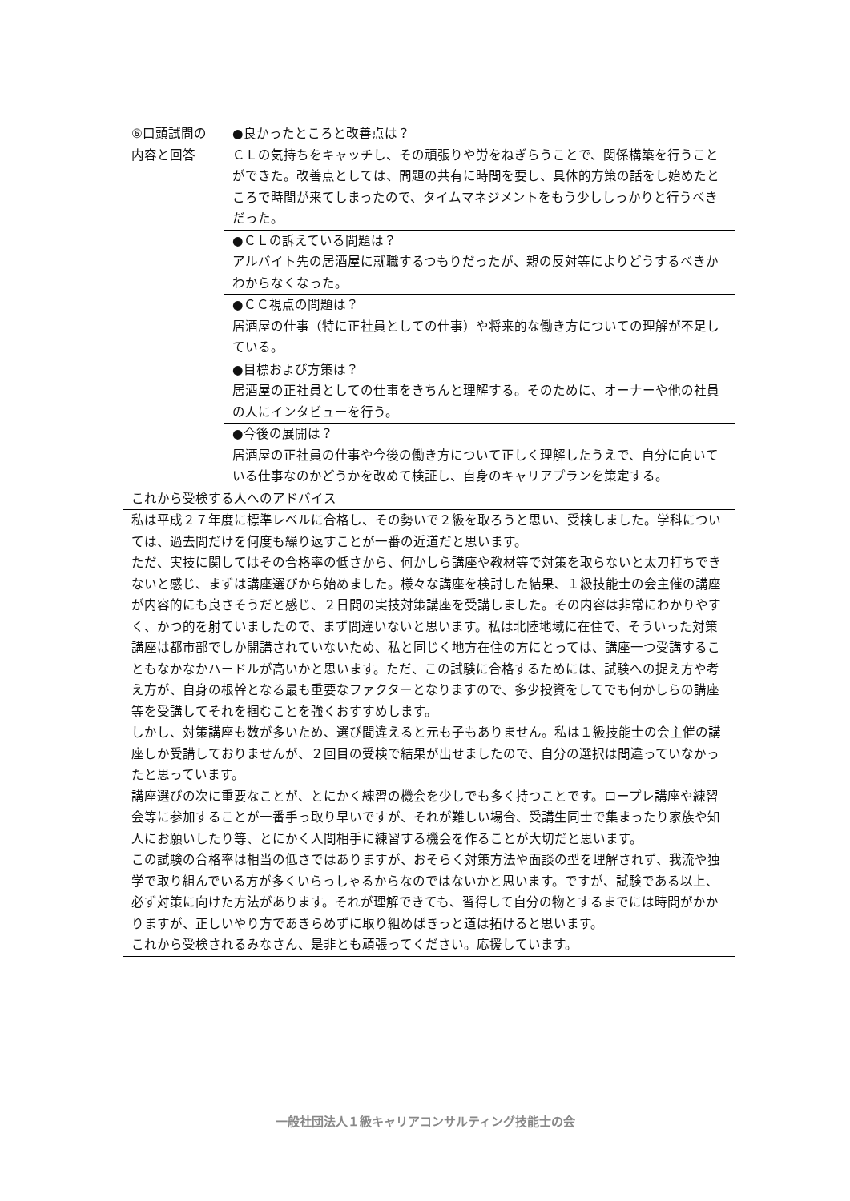| ⑥口頭試問の内容と回答 | ●良かったところと改善点は？ ＣＬの気持ちをキャッチし、その頑張りや労をねぎらうことで、関係構築を行うことができた。改善点としては、問題の共有に時間を要し、具体的方策の話をし始めたところで時間が来てしまったので、タイムマネジメントをもう少ししっかりと行うべきだった。 |
| | ●ＣＬの訴えている問題は？ アルバイト先の居酒屋に就職するつもりだったが、親の反対等によりどうするべきかわからなくなった。 |
| | ●ＣＣ視点の問題は？ 居酒屋の仕事（特に正社員としての仕事）や将来的な働き方についての理解が不足している。 |
| | ●目標および方策は？ 居酒屋の正社員としての仕事をきちんと理解する。そのために、オーナーや他の社員の人にインタビューを行う。 |
| | ●今後の展開は？ 居酒屋の正社員の仕事や今後の働き方について正しく理解したうえで、自分に向いている仕事なのかどうかを改めて検証し、自身のキャリアプランを策定する。 |
| これから受検する人へのアドバイス | |
| 私は平成２７年度に標準レベルに合格し、その勢いで２級を取ろうと思い、受検しました。学科については、過去問だけを何度も繰り返すことが一番の近道だと思います。 ただ、実技に関してはその合格率の低さから、何かしら講座や教材等で対策を取らないと太刀打ちできないと感じ、まずは講座選びから始めました。様々な講座を検討した結果、１級技能士の会主催の講座が内容的にも良さそうだと感じ、２日間の実技対策講座を受講しました。その内容は非常にわかりやすく、かつ的を射ていましたので、まず間違いないと思います。私は北陸地域に在住で、そういった対策講座は都市部でしか開講されていないため、私と同じく地方在住の方にとっては、講座一つ受講することもなかなかハードルが高いかと思います。ただ、この試験に合格するためには、試験への捉え方や考え方が、自身の根幹となる最も重要なファクターとなりますので、多少投資をしてでも何かしらの講座等を受講してそれを掴むことを強くおすすめします。 しかし、対策講座も数が多いため、選び間違えると元も子もありません。私は１級技能士の会主催の講座しか受講しておりませんが、２回目の受検で結果が出せましたので、自分の選択は間違っていなかったと思っています。 講座選びの次に重要なことが、とにかく練習の機会を少しでも多く持つことです。ロープレ講座や練習会等に参加することが一番手っ取り早いですが、それが難しい場合、受講生同士で集まったり家族や知人にお願いしたり等、とにかく人間相手に練習する機会を作ることが大切だと思います。 この試験の合格率は相当の低さではありますが、おそらく対策方法や面談の型を理解されず、我流や独学で取り組んでいる方が多くいらっしゃるからなのではないかと思います。ですが、試験である以上、必ず対策に向けた方法があります。それが理解できても、習得して自分の物とするまでには時間がかかりますが、正しいやり方であきらめずに取り組めばきっと道は拓けると思います。 これから受検されるみなさん、是非とも頑張ってください。応援しています。 | |
一般社団法人１級キャリアコンサルティング技能士の会